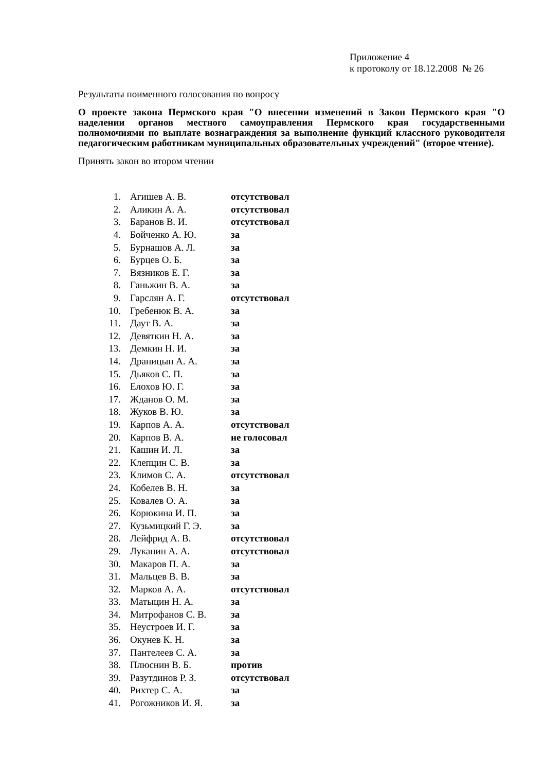Приложение 4
к протоколу от 18.12.2008 № 26
Результаты поименного голосования по вопросу
О проекте закона Пермского края "О внесении изменений в Закон Пермского края "О наделении органов местного самоуправления Пермского края государственными полномочиями по выплате вознаграждения за выполнение функций классного руководителя педагогическим работникам муниципальных образовательных учреждений" (второе чтение).
Принять закон во втором чтении
| 1. | Агишев А. В. | отсутствовал |
| 2. | Аликин А. А. | отсутствовал |
| 3. | Баранов В. И. | отсутствовал |
| 4. | Бойченко А. Ю. | за |
| 5. | Бурнашов А. Л. | за |
| 6. | Бурцев О. Б. | за |
| 7. | Вязников Е. Г. | за |
| 8. | Ганьжин В. А. | за |
| 9. | Гарслян А. Г. | отсутствовал |
| 10. | Гребенюк В. А. | за |
| 11. | Даут В. А. | за |
| 12. | Девяткин Н. А. | за |
| 13. | Демкин Н. И. | за |
| 14. | Драницын А. А. | за |
| 15. | Дьяков С. П. | за |
| 16. | Елохов Ю. Г. | за |
| 17. | Жданов О. М. | за |
| 18. | Жуков В. Ю. | за |
| 19. | Карпов А. А. | отсутствовал |
| 20. | Карпов В. А. | не голосовал |
| 21. | Кашин И. Л. | за |
| 22. | Клепцин С. В. | за |
| 23. | Климов С. А. | отсутствовал |
| 24. | Кобелев В. Н. | за |
| 25. | Ковалев О. А. | за |
| 26. | Корюкина И. П. | за |
| 27. | Кузьмицкий Г. Э. | за |
| 28. | Лейфрид А. В. | отсутствовал |
| 29. | Луканин А. А. | отсутствовал |
| 30. | Макаров П. А. | за |
| 31. | Мальцев В. В. | за |
| 32. | Марков А. А. | отсутствовал |
| 33. | Матыцин Н. А. | за |
| 34. | Митрофанов С. В. | за |
| 35. | Неустроев И. Г. | за |
| 36. | Окунев К. Н. | за |
| 37. | Пантелеев С. А. | за |
| 38. | Плюснин В. Б. | против |
| 39. | Разутдинов Р. З. | отсутствовал |
| 40. | Рихтер С. А. | за |
| 41. | Рогожников И. Я. | за |